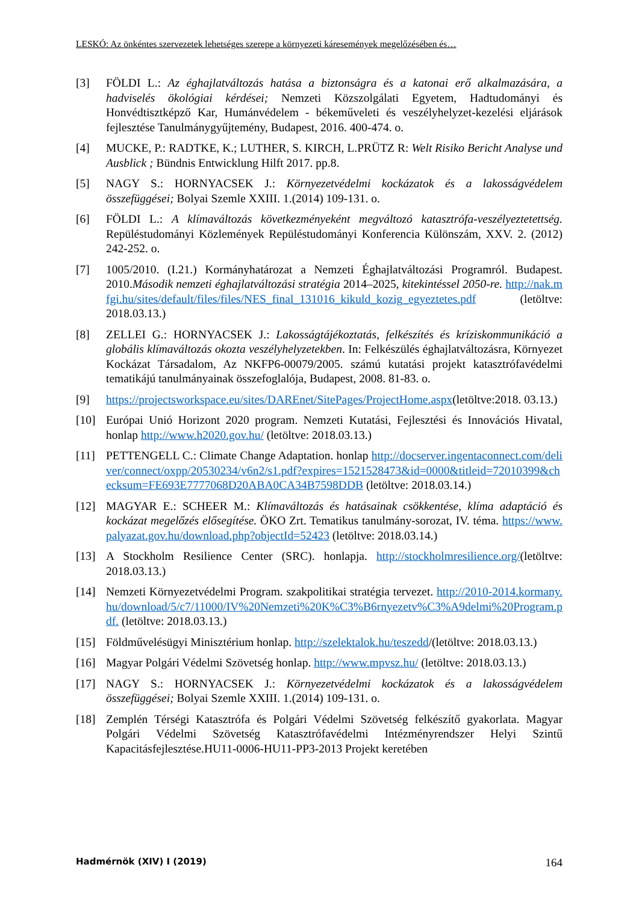LESKÓ: Az önkéntes szervezetek lehetséges szerepe a környezeti káresemények megelőzésében és…
[3] FÖLDI L.: Az éghajlatváltozás hatása a biztonságra és a katonai erő alkalmazására, a hadviselés ökológiai kérdései; Nemzeti Közszolgálati Egyetem, Hadtudományi és Honvédtisztképző Kar, Humánvédelem - békeműveleti és veszélyhelyzet-kezelési eljárások fejlesztése Tanulmánygyűjtemény, Budapest, 2016. 400-474. o.
[4] MUCKE, P.: RADTKE, K.; LUTHER, S. KIRCH, L.PRÜTZ R: Welt Risiko Bericht Analyse und Ausblick ; Bündnis Entwicklung Hilft 2017. pp.8.
[5] NAGY S.: HORNYACSEK J.: Környezetvédelmi kockázatok és a lakosságvédelem összefüggései; Bolyai Szemle XXIII. 1.(2014) 109-131. o.
[6] FÖLDI L.: A klímaváltozás következményeként megváltozó katasztrófa-veszélyeztetettség. Repüléstudományi Közlemények Repüléstudományi Konferencia Különszám, XXV. 2. (2012) 242-252. o.
[7] 1005/2010. (I.21.) Kormányhatározat a Nemzeti Éghajlatváltozási Programról. Budapest. 2010.Második nemzeti éghajlatváltozási stratégia 2014–2025, kitekintéssel 2050-re. http://nak.mfgi.hu/sites/default/files/files/NES_final_131016_kikuld_kozig_egyeztetes.pdf (letöltve: 2018.03.13.)
[8] ZELLEI G.: HORNYACSEK J.: Lakosságtájékoztatás, felkészítés és kríziskommunikáció a globális klímaváltozás okozta veszélyhelyzetekben. In: Felkészülés éghajlatváltozásra, Környezet Kockázat Társadalom, Az NKFP6-00079/2005. számú kutatási projekt katasztrófavédelmi tematikájú tanulmányainak összefoglalója, Budapest, 2008. 81-83. o.
[9] https://projectsworkspace.eu/sites/DAREnet/SitePages/ProjectHome.aspx(letöltve:2018. 03.13.)
[10] Európai Unió Horizont 2020 program. Nemzeti Kutatási, Fejlesztési és Innovációs Hivatal, honlap http://www.h2020.gov.hu/ (letöltve: 2018.03.13.)
[11] PETTENGELL C.: Climate Change Adaptation. honlap http://docserver.ingentaconnect.com/deliver/connect/oxpp/20530234/v6n2/s1.pdf?expires=1521528473&id=0000&titleid=72010399&checksum=FE693E7777068D20ABA0CA34B7598DDB (letöltve: 2018.03.14.)
[12] MAGYAR E.: SCHEER M.: Klímaváltozás és hatásainak csökkentése, klíma adaptáció és kockázat megelőzés elősegítése. ÖKO Zrt. Tematikus tanulmány-sorozat, IV. téma. https://www.palyazat.gov.hu/download.php?objectId=52423 (letöltve: 2018.03.14.)
[13] A Stockholm Resilience Center (SRC). honlapja. http://stockholmresilience.org/(letöltve: 2018.03.13.)
[14] Nemzeti Környezetvédelmi Program. szakpolitikai stratégia tervezet. http://2010-2014.kormany.hu/download/5/c7/11000/IV%20Nemzeti%20K%C3%B6rnyezetv%C3%A9delmi%20Program.pdf. (letöltve: 2018.03.13.)
[15] Földművelésügyi Minisztérium honlap. http://szelektalok.hu/teszedd/(letöltve: 2018.03.13.)
[16] Magyar Polgári Védelmi Szövetség honlap. http://www.mpvsz.hu/ (letöltve: 2018.03.13.)
[17] NAGY S.: HORNYACSEK J.: Környezetvédelmi kockázatok és a lakosságvédelem összefüggései; Bolyai Szemle XXIII. 1.(2014) 109-131. o.
[18] Zemplén Térségi Katasztrófa és Polgári Védelmi Szövetség felkészítő gyakorlata. Magyar Polgári Védelmi Szövetség Katasztrófavédelmi Intézményrendszer Helyi Szintű Kapacitásfejlesztése.HU11-0006-HU11-PP3-2013 Projekt keretében
Hadmérnök (XIV) I (2019) 164